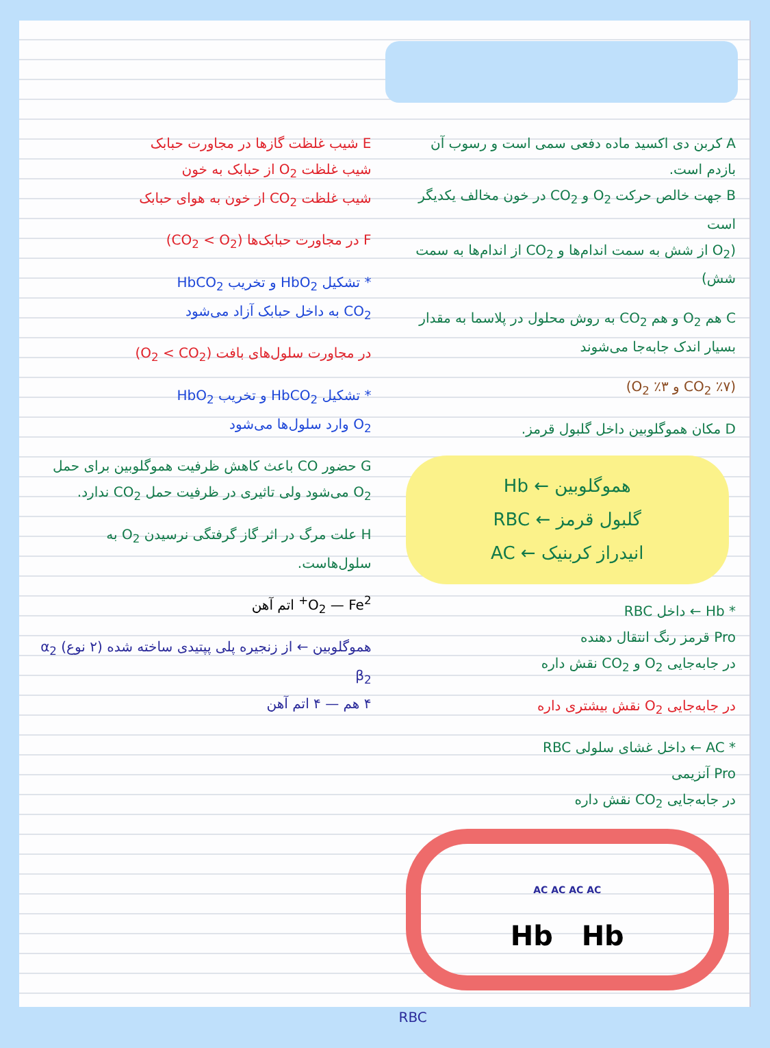E شیب غلظت گازها در مجاورت حبابک
شیب غلظت O<sub>2</sub> از حبابک به خون
شیب غلظت CO<sub>2</sub> از خون به هوای حبابک
F در مجاورت حبابک‌ها (CO<sub>2</sub> < O<sub>2</sub>)
* تشکیل HbO<sub>2</sub> و تخریب HbCO<sub>2</sub>
CO<sub>2</sub> به داخل حبابک آزاد می‌شود
در مجاورت سلول‌های بافت (O<sub>2</sub> < CO<sub>2</sub>)
* تشکیل HbCO<sub>2</sub> و تخریب HbO<sub>2</sub>
O<sub>2</sub> وارد سلول‌ها می‌شود
G حضور CO باعث کاهش ظرفیت هموگلوبین برای حمل O<sub>2</sub> می‌شود ولی تاثیری در ظرفیت حمل CO<sub>2</sub> ندارد.
H علت مرگ در اثر گاز گرفتگی نرسیدن O<sub>2</sub> به سلول‌هاست.
O<sub>2</sub> — Fe<sup>2+</sup> اتم آهن
هموگلوبین ← از زنجیره پلی پپتیدی ساخته شده (۲ نوع) α<sub>2</sub> β<sub>2</sub>
۴ هم — ۴ اتم آهن
A کربن دی اکسید ماده دفعی سمی است و رسوب آن بازدم است.
B جهت خالص حرکت O<sub>2</sub> و CO<sub>2</sub> در خون مخالف یکدیگر است
(O<sub>2</sub> از شش به سمت اندام‌ها و CO<sub>2</sub> از اندام‌ها به سمت شش)
C هم O<sub>2</sub> و هم CO<sub>2</sub> به روش محلول در پلاسما به مقدار بسیار اندک جابه‌جا می‌شوند
(CO<sub>2</sub> ٪۷ و O<sub>2</sub> ٪۳)
D مکان هموگلوبین داخل گلبول قرمز.
Hb ← هموگلوبین
RBC ← گلبول قرمز
AC ← انیدراز کربنیک
* Hb ← داخل RBC
Pro قرمز رنگ انتقال دهنده
در جابه‌جایی O<sub>2</sub> و CO<sub>2</sub> نقش داره
در جابه‌جایی O<sub>2</sub> نقش بیشتری داره
* AC ← داخل غشای سلولی RBC
Pro آنزیمی
در جابه‌جایی CO<sub>2</sub> نقش داره
AC AC AC AC
Hb Hb
RBC